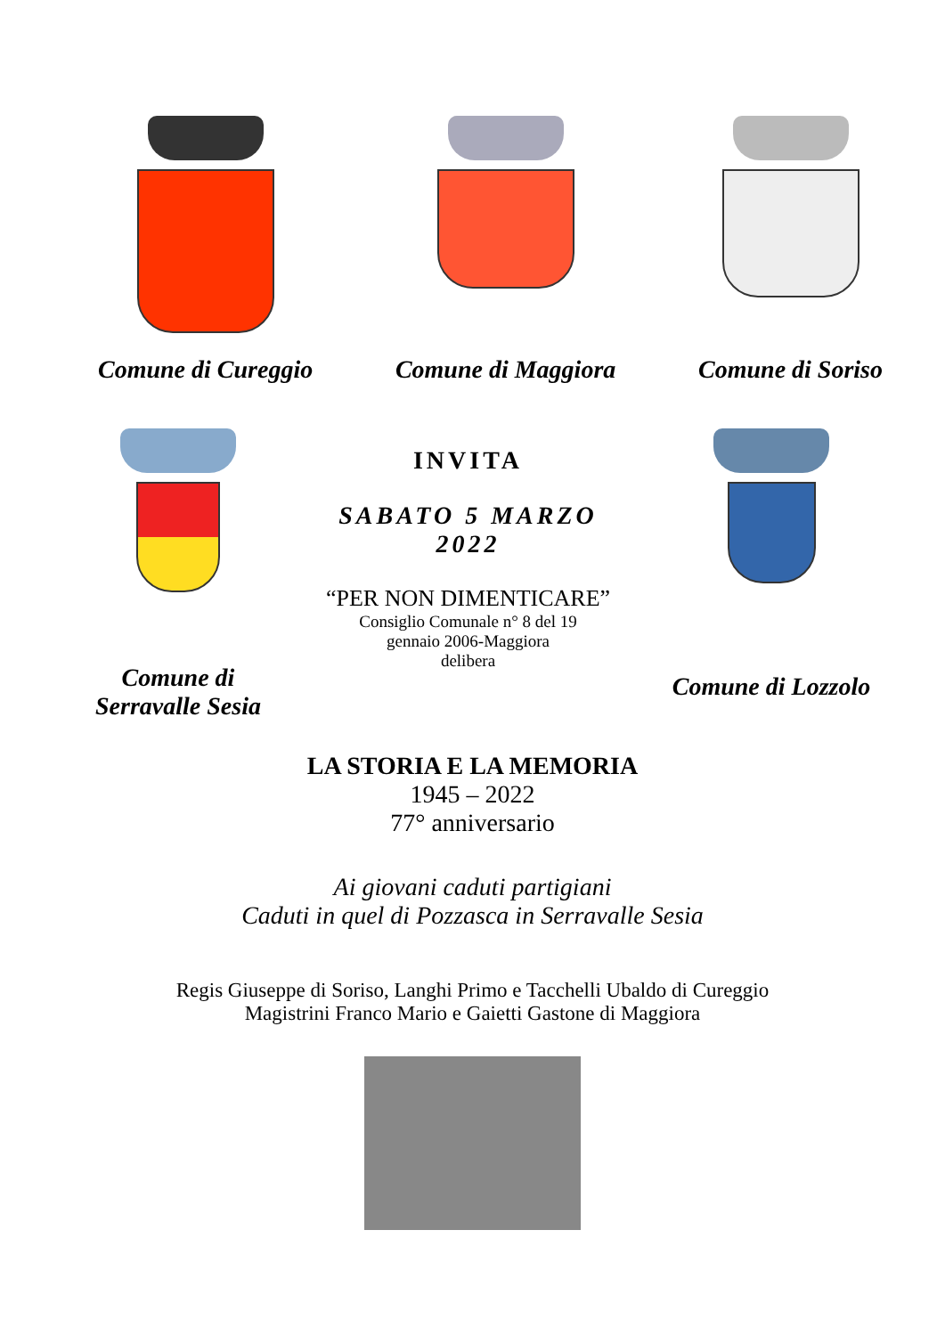Comune di Cureggio
Comune di Maggiora Comune di Soriso
Comune di
Serravalle Sesia
INVITA
SABATO 5 MARZO
2022
“PER NON DIMENTICARE”
Consiglio Comunale n° 8 del 19
gennaio 2006-Maggiora
delibera
Comune di Lozzolo
LA STORIA E LA MEMORIA
1945 – 2022
77° anniversario
Ai giovani caduti partigiani
Caduti in quel di Pozzasca in Serravalle Sesia
Regis Giuseppe di Soriso, Langhi Primo e Tacchelli Ubaldo di Cureggio
Magistrini Franco Mario e Gaietti Gastone di Maggiora